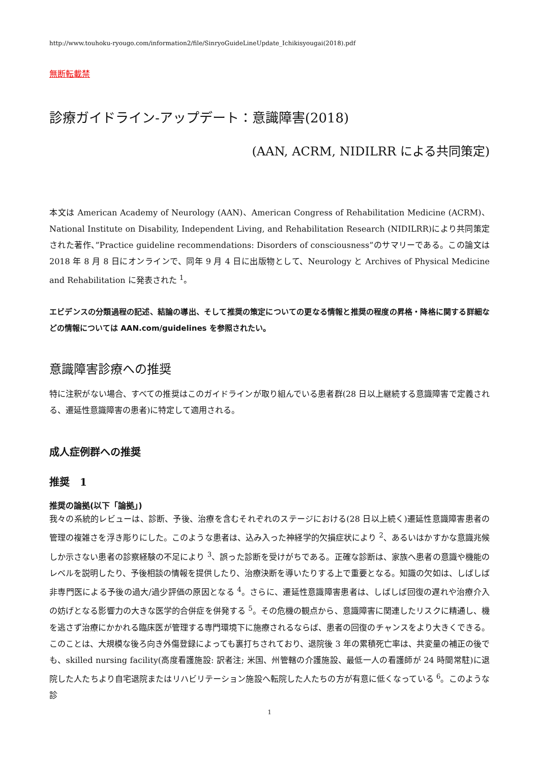http://www.touhoku-ryougo.com/information2/file/SinryoGuideLineUpdate_Ichikisyougai(2018).pdf
無断転載禁
診療ガイドライン-アップデート：意識障害(2018)
(AAN, ACRM, NIDILRR による共同策定)
本文は American Academy of Neurology (AAN)、American Congress of Rehabilitation Medicine (ACRM)、National Institute on Disability, Independent Living, and Rehabilitation Research (NIDILRR)により共同策定された著作、”Practice guideline recommendations: Disorders of consciousness”のサマリーである。この論文は 2018 年 8 月 8 日にオンラインで、同年 9 月 4 日に出版物として、Neurology と Archives of Physical Medicine and Rehabilitation に発表された <sup>1</sup>。
エビデンスの分類過程の記述、結論の導出、そして推奨の策定についての更なる情報と推奨の程度の昇格・降格に関する詳細などの情報については AAN.com/guidelines を参照されたい。
意識障害診療への推奨
特に注釈がない場合、すべての推奨はこのガイドラインが取り組んでいる患者群(28 日以上継続する意識障害で定義される、遷延性意識障害の患者)に特定して適用される。
成人症例群への推奨
推奨　1
推奨の論拠(以下「論拠」)
我々の系統的レビューは、診断、予後、治療を含むそれぞれのステージにおける(28 日以上続く)遷延性意識障害患者の管理の複雑さを浮き彫りにした。このような患者は、込み入った神経学的欠損症状により <sup>2</sup>、あるいはかすかな意識兆候しか示さない患者の診察経験の不足により <sup>3</sup>、誤った診断を受けがちである。正確な診断は、家族へ患者の意識や機能のレベルを説明したり、予後相談の情報を提供したり、治療決断を導いたりする上で重要となる。知識の欠如は、しばしば非専門医による予後の過大/過少評価の原因となる <sup>4</sup>。さらに、遷延性意識障害患者は、しばしば回復の遅れや治療介入の妨げとなる影響力の大きな医学的合併症を併発する <sup>5</sup>。その危機の観点から、意識障害に関連したリスクに精通し、機を逃さず治療にかかれる臨床医が管理する専門環境下に施療されるならば、患者の回復のチャンスをより大きくできる。このことは、大規模な後ろ向き外傷登録によっても裏打ちされており、退院後 3 年の累積死亡率は、共変量の補正の後でも、skilled nursing facility(高度看護施設: 訳者注; 米国、州管轄の介護施設、最低一人の看護師が 24 時間常駐)に退院した人たちより自宅退院またはリハビリテーション施設へ転院した人たちの方が有意に低くなっている <sup>6</sup>。このような診
1